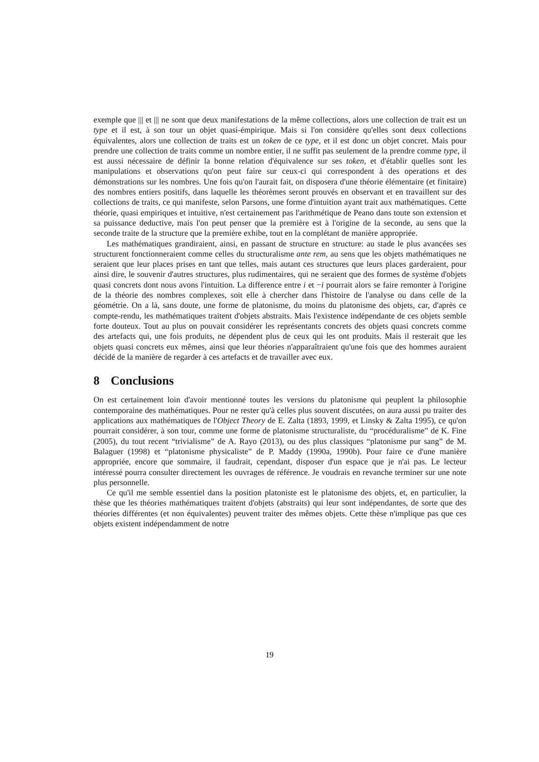exemple que ||| et ||| ne sont que deux manifestations de la même collections, alors une collection de trait est un type et il est, à son tour un objet quasi-émpirique. Mais si l'on considère qu'elles sont deux collections équivalentes, alors une collection de traits est un token de ce type, et il est donc un objet concret. Mais pour prendre une collection de traits comme un nombre entier, il ne suffit pas seulement de la prendre comme type, il est aussi nécessaire de définir la bonne relation d'équivalence sur ses token, et d'établir quelles sont les manipulations et observations qu'on peut faire sur ceux-ci qui correspondent à des operations et des démonstrations sur les nombres. Une fois qu'on l'aurait fait, on disposera d'une théorie élémentaire (et finitaire) des nombres entiers positifs, dans laquelle les théorèmes seront prouvés en observant et en travaillent sur des collections de traits, ce qui manifeste, selon Parsons, une forme d'intuition ayant trait aux mathématiques. Cette théorie, quasi empiriques et intuitive, n'est certainement pas l'arithmétique de Peano dans toute son extension et sa puissance deductive, mais l'on peut penser que la première est à l'origine de la seconde, au sens que la seconde traite de la structure que la première exhibe, tout en la complétant de manière appropriée.
Les mathématiques grandiraient, ainsi, en passant de structure en structure: au stade le plus avancées ses structurent fonctionneraient comme celles du structuralisme ante rem, au sens que les objets mathématiques ne seraient que leur places prises en tant que telles, mais autant ces structures que leurs places garderaient, pour ainsi dire, le souvenir d'autres structures, plus rudimentaires, qui ne seraient que des formes de système d'objets quasi concrets dont nous avons l'intuition. La difference entre i et −i pourrait alors se faire remonter à l'origine de la théorie des nombres complexes, soit elle à chercher dans l'histoire de l'analyse ou dans celle de la géométrie. On a là, sans doute, une forme de platonisme, du moins du platonisme des objets, car, d'après ce compte-rendu, les mathématiques traitent d'objets abstraits. Mais l'existence indépendante de ces objets semble forte douteux. Tout au plus on pouvait considérer les représentants concrets des objets quasi concrets comme des artefacts qui, une fois produits, ne dépendent plus de ceux qui les ont produits. Mais il resterait que les objets quasi concrets eux mêmes, ainsi que leur théories n'apparaîtraient qu'une fois que des hommes auraient décidé de la manière de regarder à ces artefacts et de travailler avec eux.
8 Conclusions
On est certainement loin d'avoir mentionné toutes les versions du platonisme qui peuplent la philosophie contemporaine des mathématiques. Pour ne rester qu'à celles plus souvent discutées, on aura aussi pu traiter des applications aux mathématiques de l'Object Theory de E. Zalta (1893, 1999, et Linsky & Zalta 1995), ce qu'on pourrait considérer, à son tour, comme une forme de platonisme structuraliste, du “procéduralisme” de K. Fine (2005), du tout recent “trivialisme” de A. Rayo (2013), ou des plus classiques “platonisme pur sang” de M. Balaguer (1998) et “platonisme physicaliste” de P. Maddy (1990a, 1990b). Pour faire ce d'une manière appropriée, encore que sommaire, il faudrait, cependant, disposer d'un espace que je n'ai pas. Le lecteur intéressé pourra consulter directement les ouvrages de référence. Je voudrais en revanche terminer sur une note plus personnelle.
Ce qu'il me semble essentiel dans la position platoniste est le platonisme des objets, et, en particulier, la thèse que les théories mathématiques traitent d'objets (abstraits) qui leur sont indépendantes, de sorte que des théories différentes (et non équivalentes) peuvent traiter des mêmes objets. Cette thèse n'implique pas que ces objets existent indépendamment de notre
19